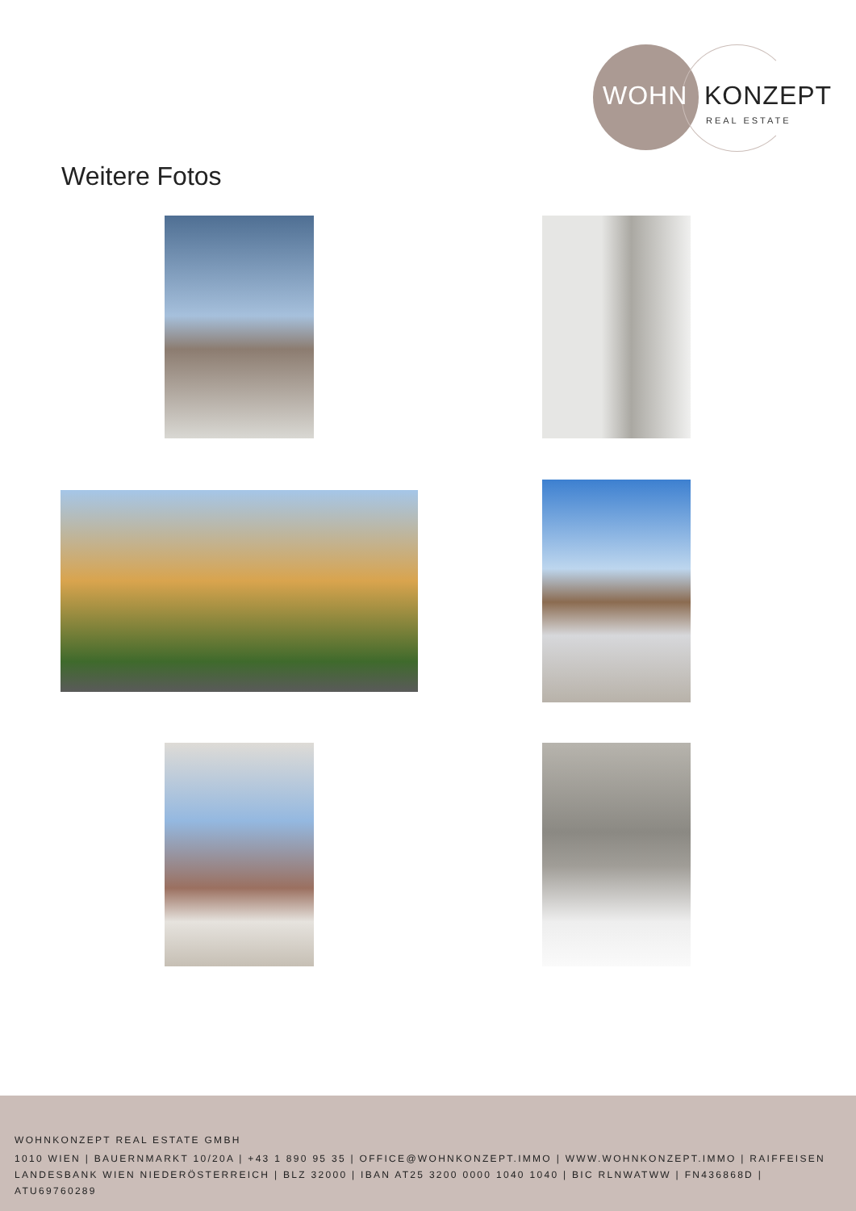WOHN KONZEPT
REAL ESTATE
Weitere Fotos
WOHNKONZEPT REAL ESTATE GMBH
1010 WIEN | BAUERNMARKT 10/20A | +43 1 890 95 35 | OFFICE@WOHNKONZEPT.IMMO | WWW.WOHNKONZEPT.IMMO | RAIFFEISEN LANDESBANK WIEN NIEDERÖSTERREICH | BLZ 32000 | IBAN AT25 3200 0000 1040 1040 | BIC RLNWATWW | FN436868D | ATU69760289